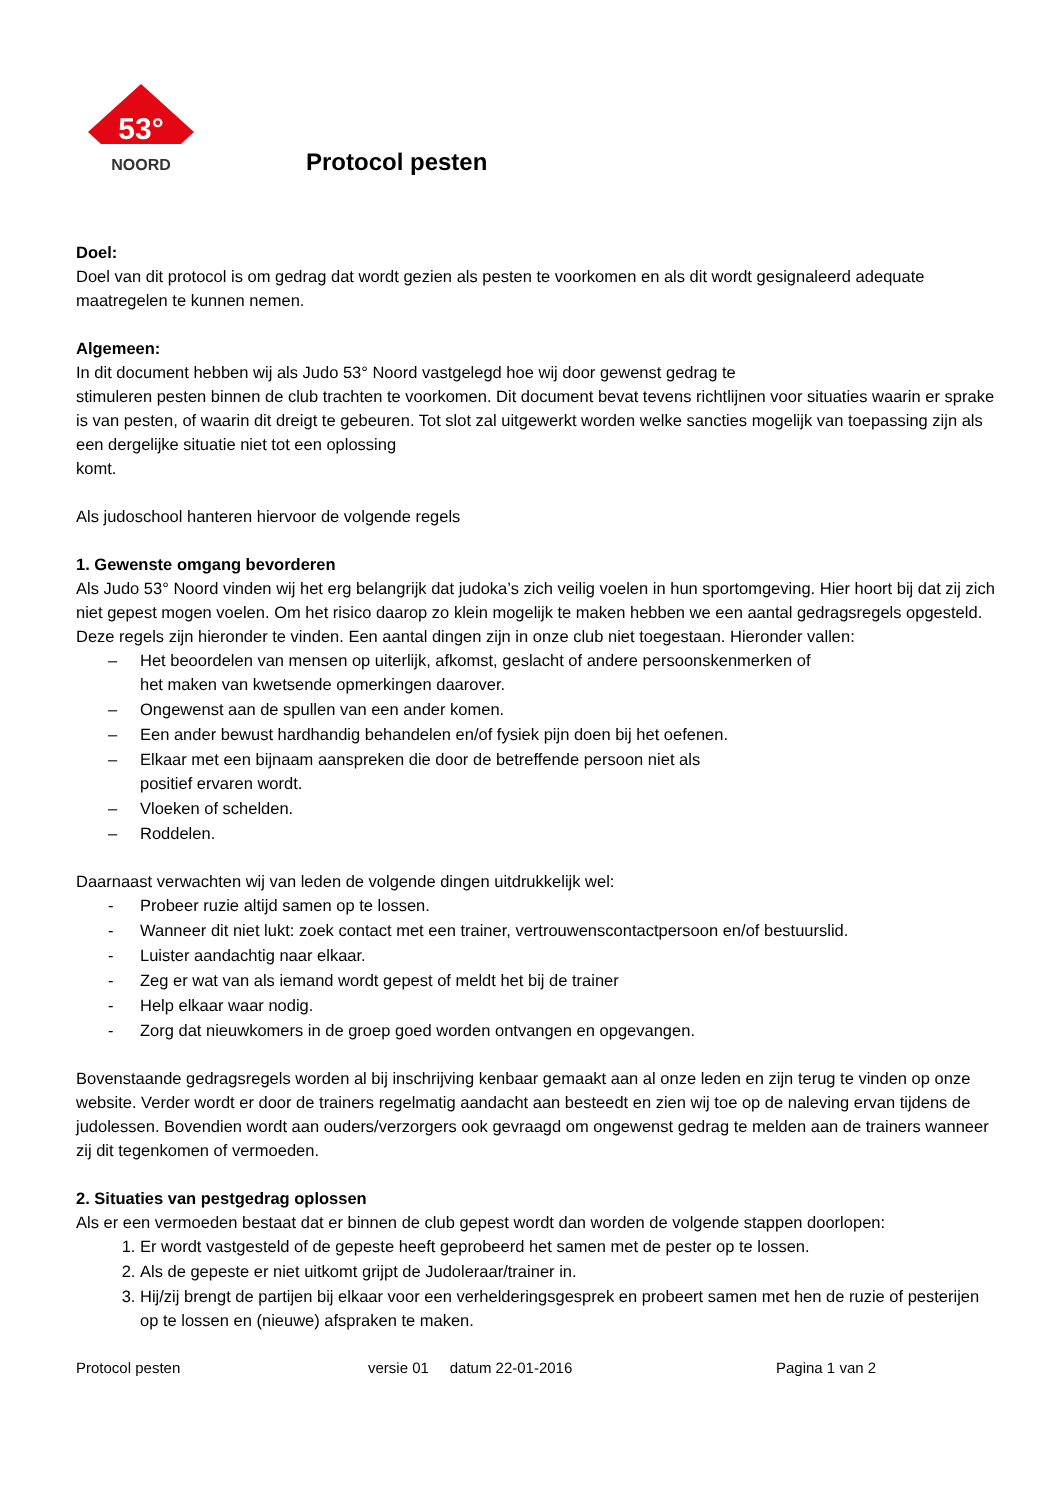53°
NOORD
Protocol pesten
Doel:
Doel van dit protocol is om gedrag dat wordt gezien als pesten te voorkomen en als dit wordt gesignaleerd adequate maatregelen te kunnen nemen.
Algemeen:
In dit document hebben wij als Judo 53° Noord vastgelegd hoe wij door gewenst gedrag te
stimuleren pesten binnen de club trachten te voorkomen. Dit document bevat tevens richtlijnen voor situaties waarin er sprake is van pesten, of waarin dit dreigt te gebeuren. Tot slot zal uitgewerkt worden welke sancties mogelijk van toepassing zijn als een dergelijke situatie niet tot een oplossing
komt.
Als judoschool hanteren hiervoor de volgende regels
1. Gewenste omgang bevorderen
Als Judo 53° Noord vinden wij het erg belangrijk dat judoka’s zich veilig voelen in hun sportomgeving. Hier hoort bij dat zij zich niet gepest mogen voelen. Om het risico daarop zo klein mogelijk te maken hebben we een aantal gedragsregels opgesteld. Deze regels zijn hieronder te vinden. Een aantal dingen zijn in onze club niet toegestaan. Hieronder vallen:
– Het beoordelen van mensen op uiterlijk, afkomst, geslacht of andere persoonskenmerken of
het maken van kwetsende opmerkingen daarover.
– Ongewenst aan de spullen van een ander komen.
– Een ander bewust hardhandig behandelen en/of fysiek pijn doen bij het oefenen.
– Elkaar met een bijnaam aanspreken die door de betreffende persoon niet als
positief ervaren wordt.
– Vloeken of schelden.
– Roddelen.
Daarnaast verwachten wij van leden de volgende dingen uitdrukkelijk wel:
- Probeer ruzie altijd samen op te lossen.
- Wanneer dit niet lukt: zoek contact met een trainer, vertrouwenscontactpersoon en/of bestuurslid.
- Luister aandachtig naar elkaar.
- Zeg er wat van als iemand wordt gepest of meldt het bij de trainer
- Help elkaar waar nodig.
- Zorg dat nieuwkomers in de groep goed worden ontvangen en opgevangen.
Bovenstaande gedragsregels worden al bij inschrijving kenbaar gemaakt aan al onze leden en zijn terug te vinden op onze website. Verder wordt er door de trainers regelmatig aandacht aan besteedt en zien wij toe op de naleving ervan tijdens de judolessen. Bovendien wordt aan ouders/verzorgers ook gevraagd om ongewenst gedrag te melden aan de trainers wanneer zij dit tegenkomen of vermoeden.
2. Situaties van pestgedrag oplossen
Als er een vermoeden bestaat dat er binnen de club gepest wordt dan worden de volgende stappen doorlopen:
1. Er wordt vastgesteld of de gepeste heeft geprobeerd het samen met de pester op te lossen.
2. Als de gepeste er niet uitkomt grijpt de Judoleraar/trainer in.
3. Hij/zij brengt de partijen bij elkaar voor een verhelderingsgesprek en probeert samen met hen de ruzie of pesterijen op te lossen en (nieuwe) afspraken te maken.
Protocol pesten versie 01 datum 22-01-2016 Pagina 1 van 2